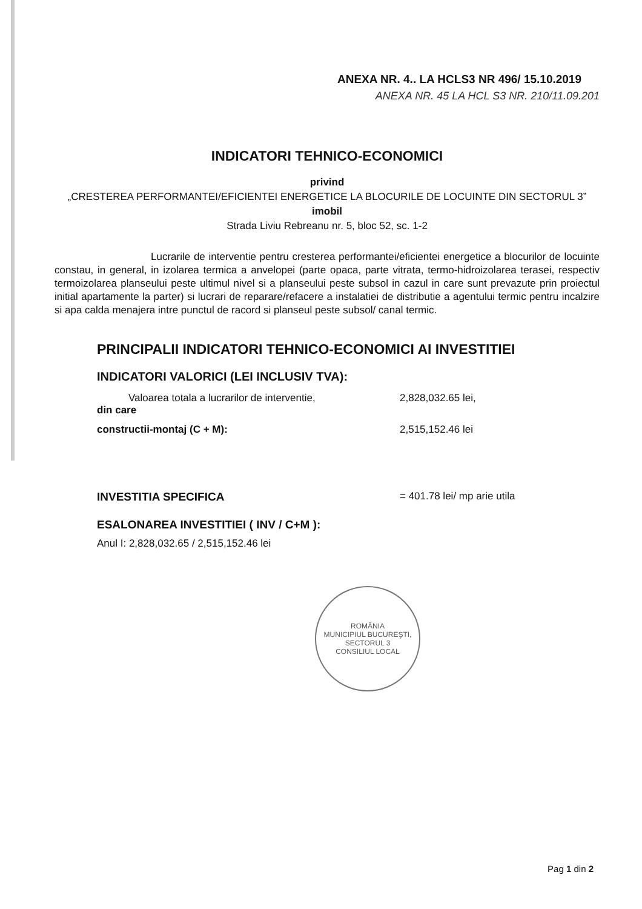ANEXA NR. 4.. LA HCLS3 NR 496/ 15.10.2019
ANEXA NR. 45 LA HCL S3 NR. 210/11.09.201
INDICATORI TEHNICO-ECONOMICI
privind
„CRESTEREA PERFORMANTEI/EFICIENTEI ENERGETICE LA BLOCURILE DE LOCUINTE DIN SECTORUL 3”
imobil
Strada Liviu Rebreanu nr. 5, bloc 52, sc. 1-2
Lucrarile de interventie pentru cresterea performantei/eficientei energetice a blocurilor de locuinte constau, in general, in izolarea termica a anvelopei (parte opaca, parte vitrata, termo-hidroizolarea terasei, respectiv termoizolarea planseului peste ultimul nivel si a planseului peste subsol in cazul in care sunt prevazute prin proiectul initial apartamente la parter) si lucrari de reparare/refacere a instalatiei de distributie a agentului termic pentru incalzire si apa calda menajera intre punctul de racord si planseul peste subsol/ canal termic.
PRINCIPALII INDICATORI TEHNICO-ECONOMICI AI INVESTITIEI
INDICATORI VALORICI (LEI INCLUSIV TVA):
Valoarea totala a lucrarilor de interventie,
din care
2,828,032.65 lei,
constructii-montaj (C + M): 2,515,152.46 lei
INVESTITIA SPECIFICA = 401.78 lei/ mp arie utila
ESALONAREA INVESTITIEI ( INV / C+M ):
Anul I: 2,828,032.65 / 2,515,152.46 lei
ROMÂNIA
MUNICIPIUL BUCUREŞTI, SECTORUL 3
CONSILIUL LOCAL
Pag 1 din 2